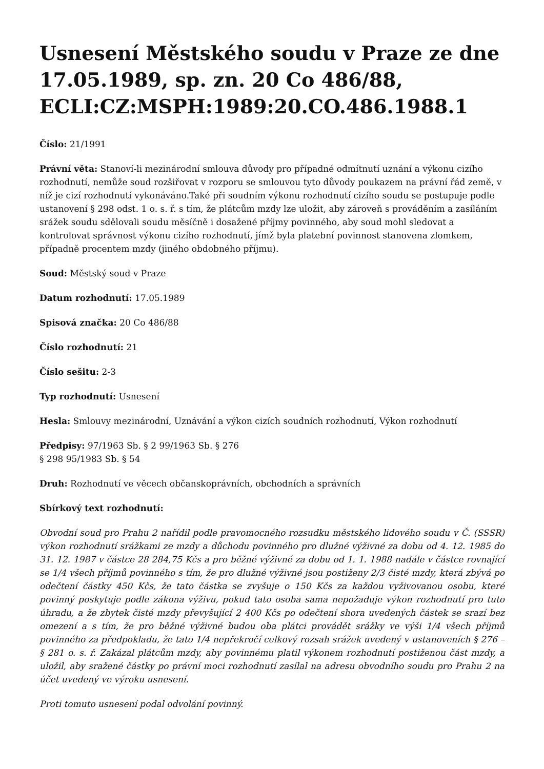Usnesení Městského soudu v Praze ze dne 17.05.1989, sp. zn. 20 Co 486/88, ECLI:CZ:MSPH:1989:20.CO.486.1988.1
Číslo: 21/1991
Právní věta: Stanoví-li mezinárodní smlouva důvody pro případné odmítnutí uznání a výkonu cizího rozhodnutí, nemůže soud rozšiřovat v rozporu se smlouvou tyto důvody poukazem na právní řád země, v níž je cizí rozhodnutí vykonáváno.Také při soudním výkonu rozhodnutí cizího soudu se postupuje podle ustanovení § 298 odst. 1 o. s. ř. s tím, že plátcům mzdy lze uložit, aby zároveň s prováděním a zasíláním srážek soudu sdělovali soudu měsíčně i dosažené příjmy povinného, aby soud mohl sledovat a kontrolovat správnost výkonu cizího rozhodnutí, jímž byla platební povinnost stanovena zlomkem, případně procentem mzdy (jiného obdobného příjmu).
Soud: Městský soud v Praze
Datum rozhodnutí: 17.05.1989
Spisová značka: 20 Co 486/88
Číslo rozhodnutí: 21
Číslo sešitu: 2-3
Typ rozhodnutí: Usnesení
Hesla: Smlouvy mezinárodní, Uznávání a výkon cizích soudních rozhodnutí, Výkon rozhodnutí
Předpisy: 97/1963 Sb. § 2 99/1963 Sb. § 276
§ 298 95/1983 Sb. § 54
Druh: Rozhodnutí ve věcech občanskoprávních, obchodních a správních
Sbírkový text rozhodnutí:
Obvodní soud pro Prahu 2 nařídil podle pravomocného rozsudku městského lidového soudu v Č. (SSSR) výkon rozhodnutí srážkami ze mzdy a důchodu povinného pro dlužné výživné za dobu od 4. 12. 1985 do 31. 12. 1987 v částce 28 284,75 Kčs a pro běžné výživné za dobu od 1. 1. 1988 nadále v částce rovnající se 1/4 všech příjmů povinného s tím, že pro dlužné výživné jsou postiženy 2/3 čisté mzdy, která zbývá po odečtení částky 450 Kčs, že tato částka se zvyšuje o 150 Kčs za každou vyživovanou osobu, které povinný poskytuje podle zákona výživu, pokud tato osoba sama nepožaduje výkon rozhodnutí pro tuto úhradu, a že zbytek čisté mzdy převyšující 2 400 Kčs po odečtení shora uvedených částek se srazí bez omezení a s tím, že pro běžné výživné budou oba plátci provádět srážky ve výši 1/4 všech příjmů povinného za předpokladu, že tato 1/4 nepřekročí celkový rozsah srážek uvedený v ustanoveních § 276 – § 281 o. s. ř. Zakázal plátcům mzdy, aby povinnému platil výkonem rozhodnutí postiženou část mzdy, a uložil, aby sražené částky po právní moci rozhodnutí zasílal na adresu obvodního soudu pro Prahu 2 na účet uvedený ve výroku usnesení.
Proti tomuto usnesení podal odvolání povinný.